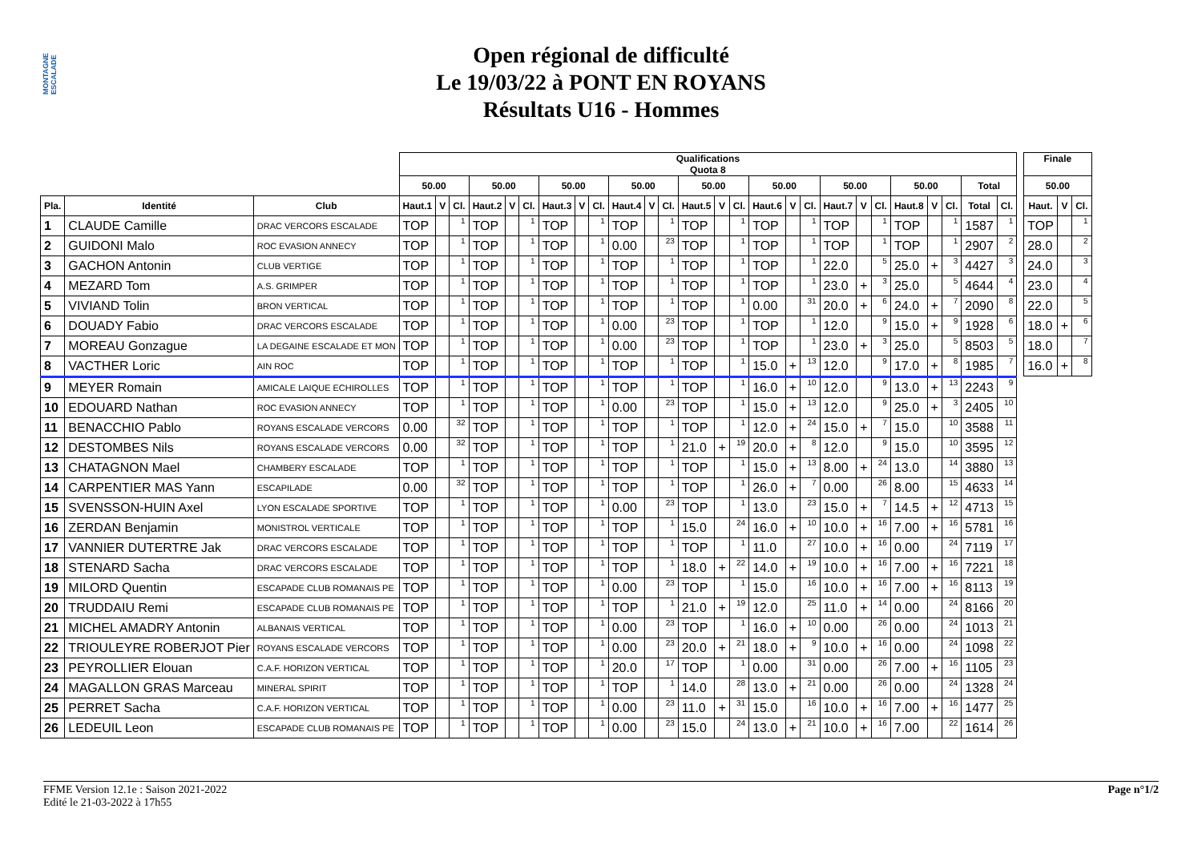MONTAGNE ESCALADE
Open régional de difficulté
Le 19/03/22 à PONT EN ROYANS
Résultats U16 - Hommes
| | | | Qualifications Quota 8 | | | | | | | | | | | | | | | | | | | | | | | | | |
| --- | --- | --- | --- | --- | --- | --- | --- | --- | --- | --- | --- | --- | --- | --- | --- | --- | --- | --- | --- | --- | --- | --- | --- | --- | --- | --- | --- | --- |
| | | | 50.00 | | | 50.00 | | | 50.00 | | | 50.00 | | | 50.00 | | | 50.00 | | | 50.00 | | | 50.00 | | | Total | |
| Pla. | Identité | Club | Haut.1 | V | Cl. | Haut.2 | V | Cl. | Haut.3 | V | Cl. | Haut.4 | V | Cl. | Haut.5 | V | Cl. | Haut.6 | V | Cl. | Haut.7 | V | Cl. | Haut.8 | V | Cl. | Total | Cl. |
| 1 | CLAUDE Camille | DRAC VERCORS ESCALADE | TOP | | 1 | TOP | | 1 | TOP | | 1 | TOP | | 1 | TOP | | 1 | TOP | | 1 | TOP | | 1 | TOP | | 1 | 1587 | 1 |
| 2 | GUIDONI Malo | ROC EVASION ANNECY | TOP | | 1 | TOP | | 1 | TOP | | 1 | 0.00 | | 23 | TOP | | 1 | TOP | | 1 | TOP | | 1 | TOP | | 1 | 2907 | 2 |
| 3 | GACHON Antonin | CLUB VERTIGE | TOP | | 1 | TOP | | 1 | TOP | | 1 | TOP | | 1 | TOP | | 1 | TOP | | 1 | 22.0 | | 5 | 25.0 | + | 3 | 4427 | 3 |
| 4 | MEZARD Tom | A.S. GRIMPER | TOP | | 1 | TOP | | 1 | TOP | | 1 | TOP | | 1 | TOP | | 1 | TOP | | 1 | 23.0 | + | 3 | 25.0 | | 5 | 4644 | 4 |
| 5 | VIVIAND Tolin | BRON VERTICAL | TOP | | 1 | TOP | | 1 | TOP | | 1 | TOP | | 1 | TOP | | 1 | 0.00 | | 31 | 20.0 | + | 6 | 24.0 | + | 7 | 2090 | 8 |
| 6 | DOUADY Fabio | DRAC VERCORS ESCALADE | TOP | | 1 | TOP | | 1 | TOP | | 1 | 0.00 | | 23 | TOP | | 1 | TOP | | 1 | 12.0 | | 9 | 15.0 | + | 9 | 1928 | 6 |
| 7 | MOREAU Gonzague | LA DEGAINE ESCALADE ET MON | TOP | | 1 | TOP | | 1 | TOP | | 1 | 0.00 | | 23 | TOP | | 1 | TOP | | 1 | 23.0 | + | 3 | 25.0 | | 5 | 8503 | 5 |
| 8 | VACTHER Loric | AIN ROC | TOP | | 1 | TOP | | 1 | TOP | | 1 | TOP | | 1 | TOP | | 1 | 15.0 | + | 13 | 12.0 | | 9 | 17.0 | + | 8 | 1985 | 7 |
| 9 | MEYER Romain | AMICALE LAIQUE ECHIROLLES | TOP | | 1 | TOP | | 1 | TOP | | 1 | TOP | | 1 | TOP | | 1 | 16.0 | + | 10 | 12.0 | | 9 | 13.0 | + | 13 | 2243 | 9 |
| 10 | EDOUARD Nathan | ROC EVASION ANNECY | TOP | | 1 | TOP | | 1 | TOP | | 1 | 0.00 | | 23 | TOP | | 1 | 15.0 | + | 13 | 12.0 | | 9 | 25.0 | + | 3 | 2405 | 10 |
| 11 | BENACCHIO Pablo | ROYANS ESCALADE VERCORS | 0.00 | | 32 | TOP | | 1 | TOP | | 1 | TOP | | 1 | TOP | | 1 | 12.0 | + | 24 | 15.0 | + | 7 | 15.0 | | 10 | 3588 | 11 |
| 12 | DESTOMBES Nils | ROYANS ESCALADE VERCORS | 0.00 | | 32 | TOP | | 1 | TOP | | 1 | TOP | | 1 | 21.0 | + | 19 | 20.0 | + | 8 | 12.0 | | 9 | 15.0 | | 10 | 3595 | 12 |
| 13 | CHATAGNON Mael | CHAMBERY ESCALADE | TOP | | 1 | TOP | | 1 | TOP | | 1 | TOP | | 1 | TOP | | 1 | 15.0 | + | 13 | 8.00 | + | 24 | 13.0 | | 14 | 3880 | 13 |
| 14 | CARPENTIER MAS Yann | ESCAPILADE | 0.00 | | 32 | TOP | | 1 | TOP | | 1 | TOP | | 1 | TOP | | 1 | 26.0 | + | 7 | 0.00 | | 26 | 8.00 | | 15 | 4633 | 14 |
| 15 | SVENSSON-HUIN Axel | LYON ESCALADE SPORTIVE | TOP | | 1 | TOP | | 1 | TOP | | 1 | 0.00 | | 23 | TOP | | 1 | 13.0 | | 23 | 15.0 | + | 7 | 14.5 | + | 12 | 4713 | 15 |
| 16 | ZERDAN Benjamin | MONISTROL VERTICALE | TOP | | 1 | TOP | | 1 | TOP | | 1 | TOP | | 1 | 15.0 | | 24 | 16.0 | + | 10 | 10.0 | + | 16 | 7.00 | + | 16 | 5781 | 16 |
| 17 | VANNIER DUTERTRE Jak | DRAC VERCORS ESCALADE | TOP | | 1 | TOP | | 1 | TOP | | 1 | TOP | | 1 | TOP | | 1 | 11.0 | | 27 | 10.0 | + | 16 | 0.00 | | 24 | 7119 | 17 |
| 18 | STENARD Sacha | DRAC VERCORS ESCALADE | TOP | | 1 | TOP | | 1 | TOP | | 1 | TOP | | 1 | 18.0 | + | 22 | 14.0 | + | 19 | 10.0 | + | 16 | 7.00 | + | 16 | 7221 | 18 |
| 19 | MILORD Quentin | ESCAPADE CLUB ROMANAIS PE | TOP | | 1 | TOP | | 1 | TOP | | 1 | 0.00 | | 23 | TOP | | 1 | 15.0 | | 16 | 10.0 | + | 16 | 7.00 | + | 16 | 8113 | 19 |
| 20 | TRUDDAIU Remi | ESCAPADE CLUB ROMANAIS PE | TOP | | 1 | TOP | | 1 | TOP | | 1 | TOP | | 1 | 21.0 | + | 19 | 12.0 | | 25 | 11.0 | + | 14 | 0.00 | | 24 | 8166 | 20 |
| 21 | MICHEL AMADRY Antonin | ALBANAIS VERTICAL | TOP | | 1 | TOP | | 1 | TOP | | 1 | 0.00 | | 23 | TOP | | 1 | 16.0 | + | 10 | 0.00 | | 26 | 0.00 | | 24 | 1013 | 21 |
| 22 | TRIOULEYRE ROBERJOT Pier | ROYANS ESCALADE VERCORS | TOP | | 1 | TOP | | 1 | TOP | | 1 | 0.00 | | 23 | 20.0 | + | 21 | 18.0 | + | 9 | 10.0 | + | 16 | 0.00 | | 24 | 1098 | 22 |
| 23 | PEYROLLIER Elouan | C.A.F. HORIZON VERTICAL | TOP | | 1 | TOP | | 1 | TOP | | 1 | 20.0 | | 17 | TOP | | 1 | 0.00 | | 31 | 0.00 | | 26 | 7.00 | + | 16 | 1105 | 23 |
| 24 | MAGALLON GRAS Marceau | MINERAL SPIRIT | TOP | | 1 | TOP | | 1 | TOP | | 1 | TOP | | 1 | 14.0 | | 28 | 13.0 | + | 21 | 0.00 | | 26 | 0.00 | | 24 | 1328 | 24 |
| 25 | PERRET Sacha | C.A.F. HORIZON VERTICAL | TOP | | 1 | TOP | | 1 | TOP | | 1 | 0.00 | | 23 | 11.0 | + | 31 | 15.0 | | 16 | 10.0 | + | 16 | 7.00 | + | 16 | 1477 | 25 |
| 26 | LEDEUIL Leon | ESCAPADE CLUB ROMANAIS PE | TOP | | 1 | TOP | | 1 | TOP | | 1 | 0.00 | | 23 | 15.0 | | 24 | 13.0 | + | 21 | 10.0 | + | 16 | 7.00 | | 22 | 1614 | 26 |
| Finale | | |
| --- | --- | --- |
| 50.00 | | |
| Haut. | V | Cl. |
| TOP | | 1 |
| 28.0 | | 2 |
| 24.0 | | 3 |
| 23.0 | | 4 |
| 22.0 | | 5 |
| 18.0 | + | 6 |
| 18.0 | | 7 |
| 16.0 | + | 8 |
FFME Version 12.1e : Saison 2021-2022
Edité le 21-03-2022 à 17h55
Page n°1/2